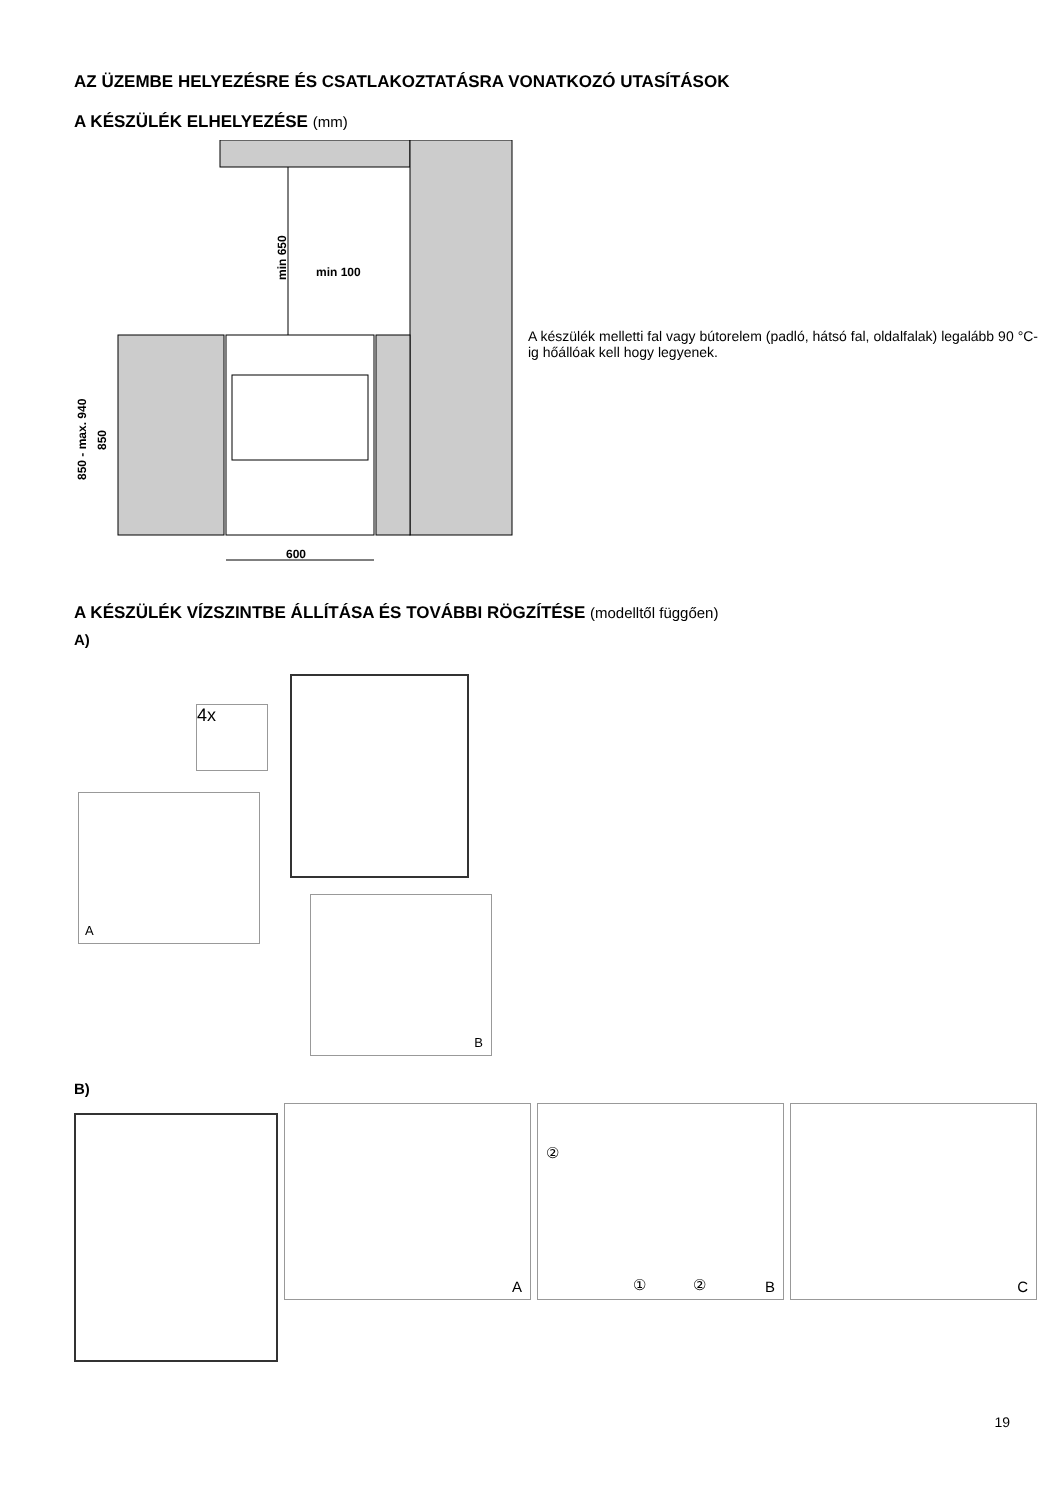AZ ÜZEMBE HELYEZÉSRE ÉS CSATLAKOZTATÁSRA VONATKOZÓ UTASÍTÁSOK
A KÉSZÜLÉK ELHELYEZÉSE (mm)
min 650
min 100
850 - max. 940
850
600
A készülék melletti fal vagy bútorelem (padló, hátsó fal, oldalfalak) legalább 90 °C-ig hőállóak kell hogy legyenek.
A KÉSZÜLÉK VÍZSZINTBE ÁLLÍTÁSA ÉS TOVÁBBI RÖGZÍTÉSE (modelltől függően)
A)
A
4x
B
B)
A
②
① ② B
C
19